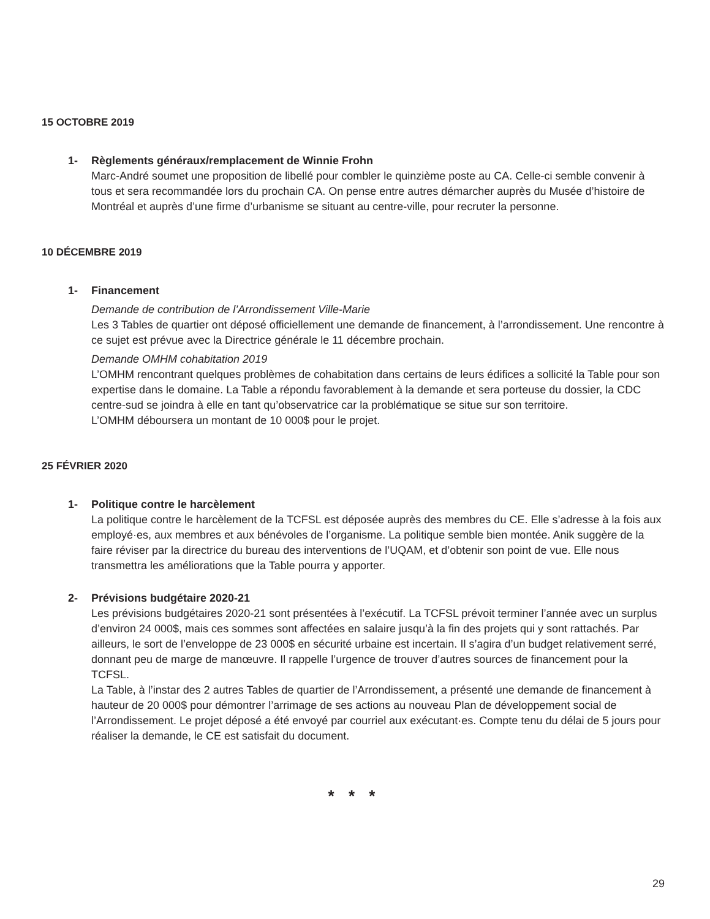15 OCTOBRE 2019
1- Règlements généraux/remplacement de Winnie Frohn
Marc-André soumet une proposition de libellé pour combler le quinzième poste au CA. Celle-ci semble convenir à tous et sera recommandée lors du prochain CA. On pense entre autres démarcher auprès du Musée d’histoire de Montréal et auprès d’une firme d’urbanisme se situant au centre-ville, pour recruter la personne.
10 DÉCEMBRE 2019
1- Financement
Demande de contribution de l’Arrondissement Ville-Marie
Les 3 Tables de quartier ont déposé officiellement une demande de financement, à l’arrondissement. Une rencontre à ce sujet est prévue avec la Directrice générale le 11 décembre prochain.
Demande OMHM cohabitation 2019
L’OMHM rencontrant quelques problèmes de cohabitation dans certains de leurs édifices a sollicité la Table pour son expertise dans le domaine. La Table a répondu favorablement à la demande et sera porteuse du dossier, la CDC centre-sud se joindra à elle en tant qu’observatrice car la problématique se situe sur son territoire.
L’OMHM déboursera un montant de 10 000$ pour le projet.
25 FÉVRIER 2020
1- Politique contre le harcèlement
La politique contre le harcèlement de la TCFSL est déposée auprès des membres du CE. Elle s’adresse à la fois aux employé·es, aux membres et aux bénévoles de l’organisme. La politique semble bien montée. Anik suggère de la faire réviser par la directrice du bureau des interventions de l’UQAM, et d’obtenir son point de vue. Elle nous transmettra les améliorations que la Table pourra y apporter.
2- Prévisions budgétaire 2020-21
Les prévisions budgétaires 2020-21 sont présentées à l’exécutif. La TCFSL prévoit terminer l’année avec un surplus d’environ 24 000$, mais ces sommes sont affectées en salaire jusqu’à la fin des projets qui y sont rattachés. Par ailleurs, le sort de l’enveloppe de 23 000$ en sécurité urbaine est incertain. Il s’agira d’un budget relativement serré, donnant peu de marge de manœuvre. Il rappelle l’urgence de trouver d’autres sources de financement pour la TCFSL.
La Table, à l’instar des 2 autres Tables de quartier de l’Arrondissement, a présenté une demande de financement à hauteur de 20 000$ pour démontrer l’arrimage de ses actions au nouveau Plan de développement social de l’Arrondissement. Le projet déposé a été envoyé par courriel aux exécutant·es. Compte tenu du délai de 5 jours pour réaliser la demande, le CE est satisfait du document.
* * *
29